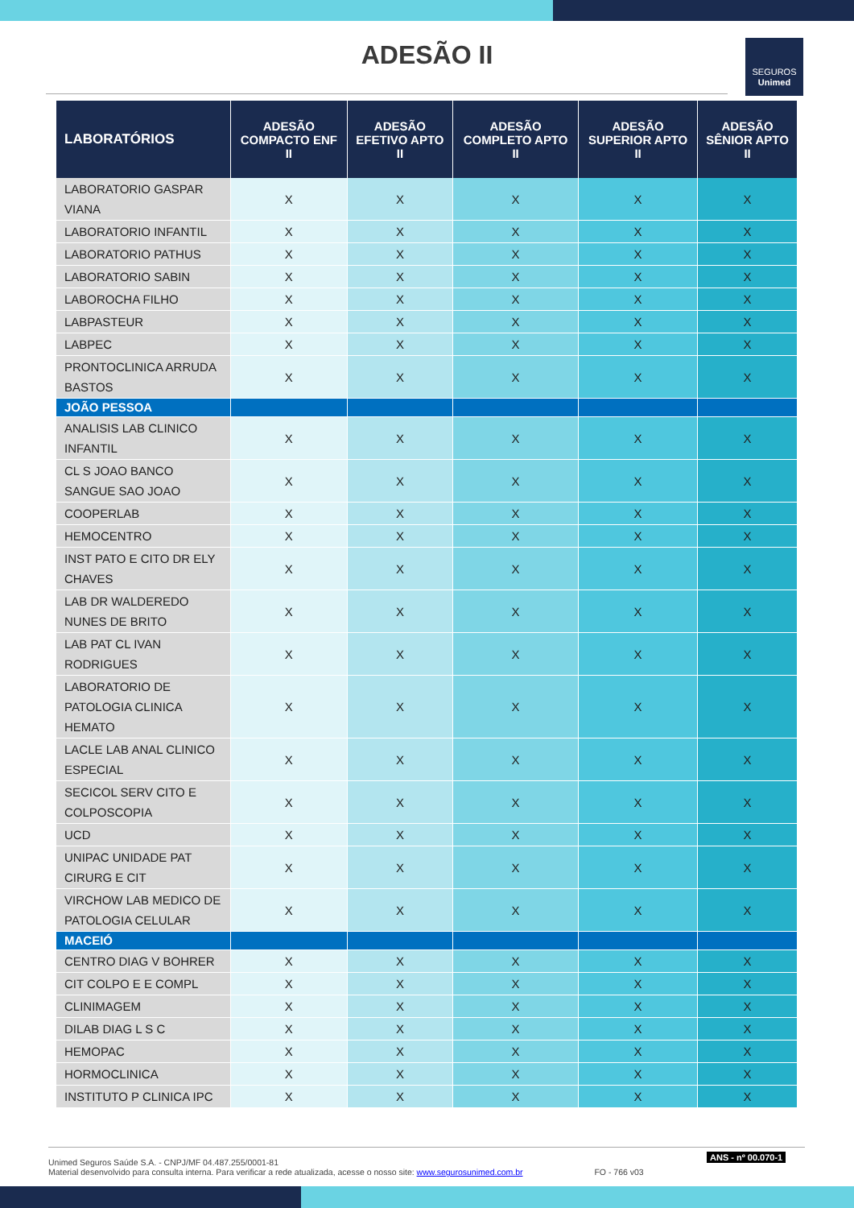ADESÃO II
SEGUROS
Unimed
| LABORATÓRIOS | ADESÃO COMPACTO ENF II | ADESÃO EFETIVO APTO II | ADESÃO COMPLETO APTO II | ADESÃO SUPERIOR APTO II | ADESÃO SÊNIOR APTO II |
| --- | --- | --- | --- | --- | --- |
| LABORATORIO GASPAR VIANA | X | X | X | X | X |
| LABORATORIO INFANTIL | X | X | X | X | X |
| LABORATORIO PATHUS | X | X | X | X | X |
| LABORATORIO SABIN | X | X | X | X | X |
| LABOROCHA FILHO | X | X | X | X | X |
| LABPASTEUR | X | X | X | X | X |
| LABPEC | X | X | X | X | X |
| PRONTOCLINICA ARRUDA BASTOS | X | X | X | X | X |
| JOÃO PESSOA | | | | | |
| ANALISIS LAB CLINICO INFANTIL | X | X | X | X | X |
| CL S JOAO BANCO SANGUE SAO JOAO | X | X | X | X | X |
| COOPERLAB | X | X | X | X | X |
| HEMOCENTRO | X | X | X | X | X |
| INST PATO E CITO DR ELY CHAVES | X | X | X | X | X |
| LAB DR WALDEREDO NUNES DE BRITO | X | X | X | X | X |
| LAB PAT CL IVAN RODRIGUES | X | X | X | X | X |
| LABORATORIO DE PATOLOGIA CLINICA HEMATO | X | X | X | X | X |
| LACLE LAB ANAL CLINICO ESPECIAL | X | X | X | X | X |
| SECICOL SERV CITO E COLPOSCOPIA | X | X | X | X | X |
| UCD | X | X | X | X | X |
| UNIPAC UNIDADE PAT CIRURG E CIT | X | X | X | X | X |
| VIRCHOW LAB MEDICO DE PATOLOGIA CELULAR | X | X | X | X | X |
| MACEIÓ | | | | | |
| CENTRO DIAG V BOHRER | X | X | X | X | X |
| CIT COLPO E E COMPL | X | X | X | X | X |
| CLINIMAGEM | X | X | X | X | X |
| DILAB DIAG L S C | X | X | X | X | X |
| HEMOPAC | X | X | X | X | X |
| HORMOCLINICA | X | X | X | X | X |
| INSTITUTO P CLINICA IPC | X | X | X | X | X |
Unimed Seguros Saúde S.A. - CNPJ/MF 04.487.255/0001-81
Material desenvolvido para consulta interna. Para verificar a rede atualizada, acesse o nosso site: www.segurosunimed.com.br FO - 766 v03
ANS - nº 00.070-1